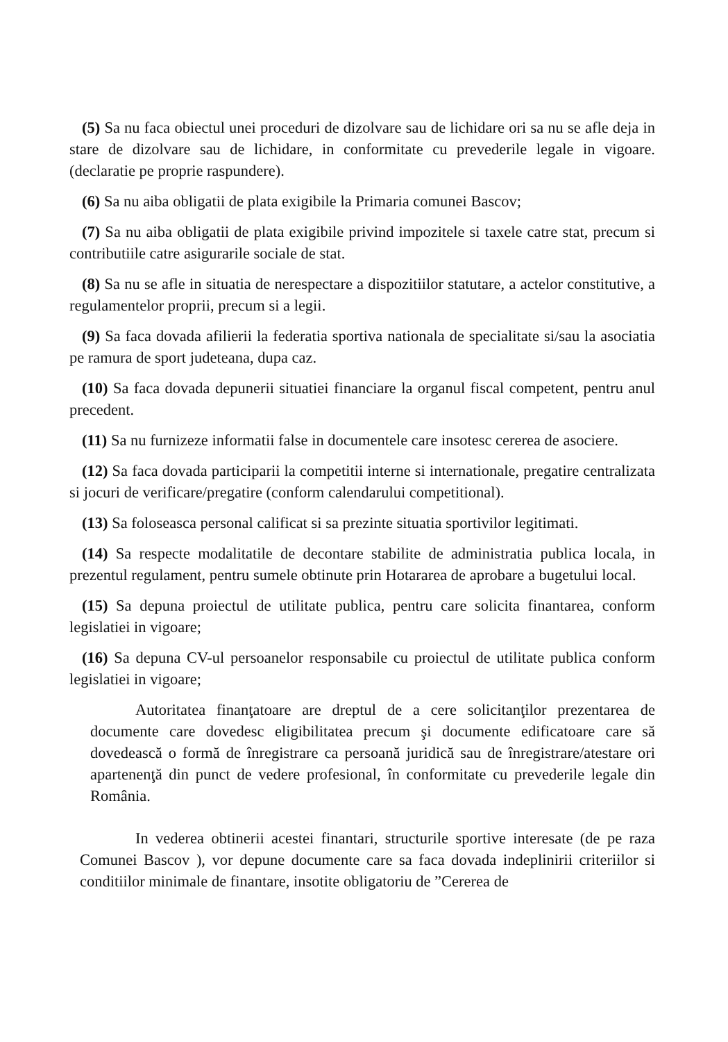(5) Sa nu faca obiectul unei proceduri de dizolvare sau de lichidare ori sa nu se afle deja in stare de dizolvare sau de lichidare, in conformitate cu prevederile legale in vigoare. (declaratie pe proprie raspundere).
(6) Sa nu aiba obligatii de plata exigibile la Primaria comunei Bascov;
(7) Sa nu aiba obligatii de plata exigibile privind impozitele si taxele catre stat, precum si contributiile catre asigurarile sociale de stat.
(8) Sa nu se afle in situatia de nerespectare a dispozitiilor statutare, a actelor constitutive, a regulamentelor proprii, precum si a legii.
(9) Sa faca dovada afilierii la federatia sportiva nationala de specialitate si/sau la asociatia pe ramura de sport judeteana, dupa caz.
(10) Sa faca dovada depunerii situatiei financiare la organul fiscal competent, pentru anul precedent.
(11) Sa nu furnizeze informatii false in documentele care insotesc cererea de asociere.
(12) Sa faca dovada participarii la competitii interne si internationale, pregatire centralizata si jocuri de verificare/pregatire (conform calendarului competitional).
(13) Sa foloseasca personal calificat si sa prezinte situatia sportivilor legitimati.
(14) Sa respecte modalitatile de decontare stabilite de administratia publica locala, in prezentul regulament, pentru sumele obtinute prin Hotararea de aprobare a bugetului local.
(15) Sa depuna proiectul de utilitate publica, pentru care solicita finantarea, conform legislatiei in vigoare;
(16) Sa depuna CV-ul persoanelor responsabile cu proiectul de utilitate publica conform legislatiei in vigoare;
Autoritatea finanţatoare are dreptul de a cere solicitanţilor prezentarea de documente care dovedesc eligibilitatea precum şi documente edificatoare care să dovedească o formă de înregistrare ca persoană juridică sau de înregistrare/atestare ori apartenenţă din punct de vedere profesional, în conformitate cu prevederile legale din România.
In vederea obtinerii acestei finantari, structurile sportive interesate (de pe raza Comunei Bascov ), vor depune documente care sa faca dovada indeplinirii criteriilor si conditiilor minimale de finantare, insotite obligatoriu de ”Cererea de